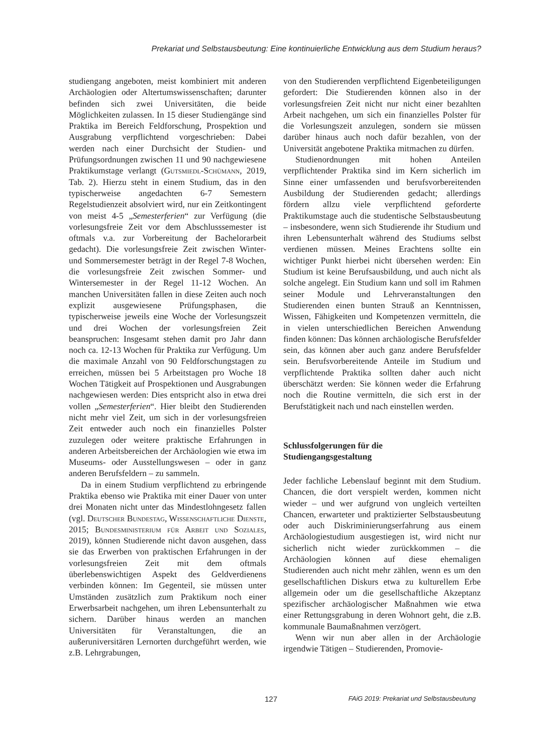Prekariat und Selbstausbeutung: Eine kontinuierliche Entwicklung aus dem Studium heraus?
studiengang angeboten, meist kombiniert mit anderen Archäologien oder Altertumswissenschaften; darunter befinden sich zwei Universitäten, die beide Möglichkeiten zulassen. In 15 dieser Studiengänge sind Praktika im Bereich Feldforschung, Prospektion und Ausgrabung verpflichtend vorgeschrieben: Dabei werden nach einer Durchsicht der Studien- und Prüfungsordnungen zwischen 11 und 90 nachgewiesene Praktikumstage verlangt (Gutsmiedl-Schümann, 2019, Tab. 2). Hierzu steht in einem Studium, das in den typischerweise angedachten 6-7 Semestern Regelstudienzeit absolviert wird, nur ein Zeitkontingent von meist 4-5 „Semesterferien“ zur Verfügung (die vorlesungsfreie Zeit vor dem Abschlusssemester ist oftmals v.a. zur Vorbereitung der Bachelorarbeit gedacht). Die vorlesungsfreie Zeit zwischen Winter- und Sommersemester beträgt in der Regel 7-8 Wochen, die vorlesungsfreie Zeit zwischen Sommer- und Wintersemester in der Regel 11-12 Wochen. An manchen Universitäten fallen in diese Zeiten auch noch explizit ausgewiesene Prüfungsphasen, die typischerweise jeweils eine Woche der Vorlesungszeit und drei Wochen der vorlesungsfreien Zeit beanspruchen: Insgesamt stehen damit pro Jahr dann noch ca. 12-13 Wochen für Praktika zur Verfügung. Um die maximale Anzahl von 90 Feldforschungstagen zu erreichen, müssen bei 5 Arbeitstagen pro Woche 18 Wochen Tätigkeit auf Prospektionen und Ausgrabungen nachgewiesen werden: Dies entspricht also in etwa drei vollen „Semesterferien“. Hier bleibt den Studierenden nicht mehr viel Zeit, um sich in der vorlesungsfreien Zeit entweder auch noch ein finanzielles Polster zuzulegen oder weitere praktische Erfahrungen in anderen Arbeitsbereichen der Archäologien wie etwa im Museums- oder Ausstellungswesen – oder in ganz anderen Berufsfeldern – zu sammeln.
Da in einem Studium verpflichtend zu erbringende Praktika ebenso wie Praktika mit einer Dauer von unter drei Monaten nicht unter das Mindestlohngesetz fallen (vgl. Deutscher Bundestag, Wissenschaftliche Dienste, 2015; Bundesministerium für Arbeit und Soziales, 2019), können Studierende nicht davon ausgehen, dass sie das Erwerben von praktischen Erfahrungen in der vorlesungsfreien Zeit mit dem oftmals überlebenswichtigen Aspekt des Geldverdienens verbinden können: Im Gegenteil, sie müssen unter Umständen zusätzlich zum Praktikum noch einer Erwerbsarbeit nachgehen, um ihren Lebensunterhalt zu sichern. Darüber hinaus werden an manchen Universitäten für Veranstaltungen, die an außeruniversitären Lernorten durchgeführt werden, wie z.B. Lehrgrabungen,
von den Studierenden verpflichtend Eigenbeteiligungen gefordert: Die Studierenden können also in der vorlesungsfreien Zeit nicht nur nicht einer bezahlten Arbeit nachgehen, um sich ein finanzielles Polster für die Vorlesungszeit anzulegen, sondern sie müssen darüber hinaus auch noch dafür bezahlen, von der Universität angebotene Praktika mitmachen zu dürfen.
Studienordnungen mit hohen Anteilen verpflichtender Praktika sind im Kern sicherlich im Sinne einer umfassenden und berufsvorbereitenden Ausbildung der Studierenden gedacht; allerdings fördern allzu viele verpflichtend geforderte Praktikumstage auch die studentische Selbstausbeutung – insbesondere, wenn sich Studierende ihr Studium und ihren Lebensunterhalt während des Studiums selbst verdienen müssen. Meines Erachtens sollte ein wichtiger Punkt hierbei nicht übersehen werden: Ein Studium ist keine Berufsausbildung, und auch nicht als solche angelegt. Ein Studium kann und soll im Rahmen seiner Module und Lehrveranstaltungen den Studierenden einen bunten Strauß an Kenntnissen, Wissen, Fähigkeiten und Kompetenzen vermitteln, die in vielen unterschiedlichen Bereichen Anwendung finden können: Das können archäologische Berufsfelder sein, das können aber auch ganz andere Berufsfelder sein. Berufsvorbereitende Anteile im Studium und verpflichtende Praktika sollten daher auch nicht überschätzt werden: Sie können weder die Erfahrung noch die Routine vermitteln, die sich erst in der Berufstätigkeit nach und nach einstellen werden.
Schlussfolgerungen für die
Studiengangsgestaltung
Jeder fachliche Lebenslauf beginnt mit dem Studium. Chancen, die dort verspielt werden, kommen nicht wieder – und wer aufgrund von ungleich verteilten Chancen, erwarteter und praktizierter Selbstausbeutung oder auch Diskriminierungserfahrung aus einem Archäologiestudium ausgestiegen ist, wird nicht nur sicherlich nicht wieder zurückkommen – die Archäologien können auf diese ehemaligen Studierenden auch nicht mehr zählen, wenn es um den gesellschaftlichen Diskurs etwa zu kulturellem Erbe allgemein oder um die gesellschaftliche Akzeptanz spezifischer archäologischer Maßnahmen wie etwa einer Rettungsgrabung in deren Wohnort geht, die z.B. kommunale Baumaßnahmen verzögert.
Wenn wir nun aber allen in der Archäologie irgendwie Tätigen – Studierenden, Promovie-
127 FAiG 2019: Prekariat und Selbstausbeutung